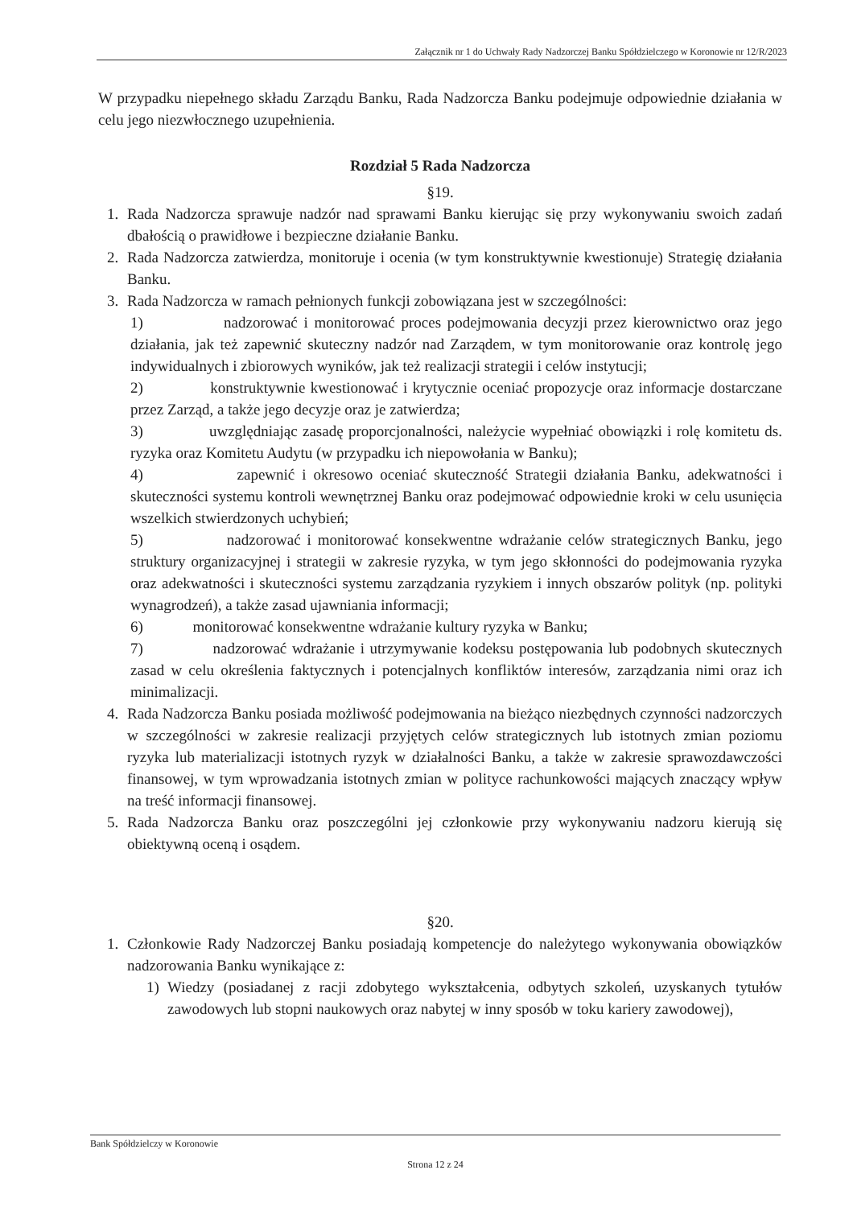Załącznik nr 1 do Uchwały Rady Nadzorczej Banku Spółdzielczego w Koronowie nr 12/R/2023
W przypadku niepełnego składu Zarządu Banku, Rada Nadzorcza Banku podejmuje odpowiednie działania w celu jego niezwłocznego uzupełnienia.
Rozdział 5 Rada Nadzorcza
§19.
1. Rada Nadzorcza sprawuje nadzór nad sprawami Banku kierując się przy wykonywaniu swoich zadań dbałością o prawidłowe i bezpieczne działanie Banku.
2. Rada Nadzorcza zatwierdza, monitoruje i ocenia (w tym konstruktywnie kwestionuje) Strategię działania Banku.
3. Rada Nadzorcza w ramach pełnionych funkcji zobowiązana jest w szczególności:
1) nadzorować i monitorować proces podejmowania decyzji przez kierownictwo oraz jego działania, jak też zapewnić skuteczny nadzór nad Zarządem, w tym monitorowanie oraz kontrolę jego indywidualnych i zbiorowych wyników, jak też realizacji strategii i celów instytucji;
2) konstruktywnie kwestionować i krytycznie oceniać propozycje oraz informacje dostarczane przez Zarząd, a także jego decyzje oraz je zatwierdza;
3) uwzględniając zasadę proporcjonalności, należycie wypełniać obowiązki i rolę komitetu ds. ryzyka oraz Komitetu Audytu (w przypadku ich niepowołania w Banku);
4) zapewnić i okresowo oceniać skuteczność Strategii działania Banku, adekwatności i skuteczności systemu kontroli wewnętrznej Banku oraz podejmować odpowiednie kroki w celu usunięcia wszelkich stwierdzonych uchybień;
5) nadzorować i monitorować konsekwentne wdrażanie celów strategicznych Banku, jego struktury organizacyjnej i strategii w zakresie ryzyka, w tym jego skłonności do podejmowania ryzyka oraz adekwatności i skuteczności systemu zarządzania ryzykiem i innych obszarów polityk (np. polityki wynagrodzeń), a także zasad ujawniania informacji;
6) monitorować konsekwentne wdrażanie kultury ryzyka w Banku;
7) nadzorować wdrażanie i utrzymywanie kodeksu postępowania lub podobnych skutecznych zasad w celu określenia faktycznych i potencjalnych konfliktów interesów, zarządzania nimi oraz ich minimalizacji.
4. Rada Nadzorcza Banku posiada możliwość podejmowania na bieżąco niezbędnych czynności nadzorczych w szczególności w zakresie realizacji przyjętych celów strategicznych lub istotnych zmian poziomu ryzyka lub materializacji istotnych ryzyk w działalności Banku, a także w zakresie sprawozdawczości finansowej, w tym wprowadzania istotnych zmian w polityce rachunkowości mających znaczący wpływ na treść informacji finansowej.
5. Rada Nadzorcza Banku oraz poszczególni jej członkowie przy wykonywaniu nadzoru kierują się obiektywną oceną i osądem.
§20.
1. Członkowie Rady Nadzorczej Banku posiadają kompetencje do należytego wykonywania obowiązków nadzorowania Banku wynikające z:
1) Wiedzy (posiadanej z racji zdobytego wykształcenia, odbytych szkoleń, uzyskanych tytułów zawodowych lub stopni naukowych oraz nabytej w inny sposób w toku kariery zawodowej),
Bank Spółdzielczy w Koronowie
Strona 12 z 24